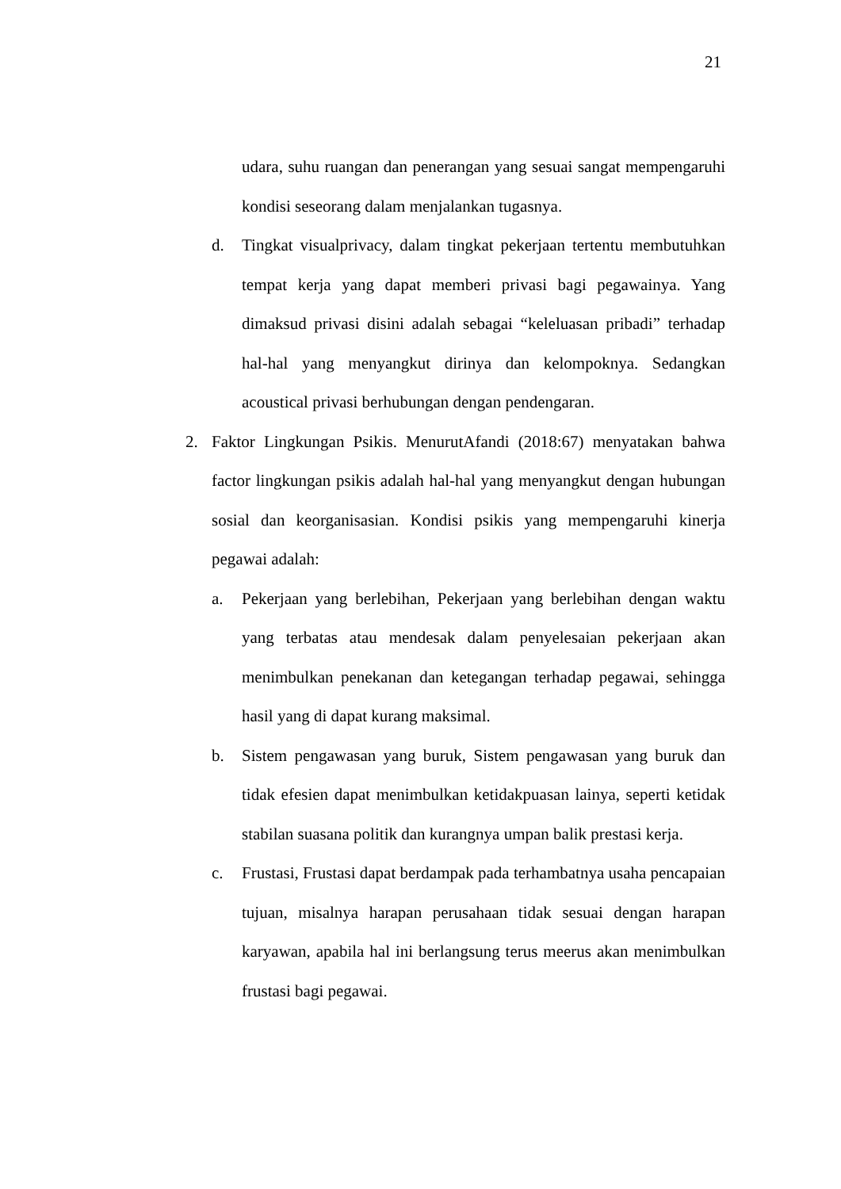21
udara, suhu ruangan dan penerangan yang sesuai sangat mempengaruhi kondisi seseorang dalam menjalankan tugasnya.
d. Tingkat visualprivacy, dalam tingkat pekerjaan tertentu membutuhkan tempat kerja yang dapat memberi privasi bagi pegawainya. Yang dimaksud privasi disini adalah sebagai “keleluasan pribadi” terhadap hal-hal yang menyangkut dirinya dan kelompoknya. Sedangkan acoustical privasi berhubungan dengan pendengaran.
2. Faktor Lingkungan Psikis. MenurutAfandi (2018:67) menyatakan bahwa factor lingkungan psikis adalah hal-hal yang menyangkut dengan hubungan sosial dan keorganisasian. Kondisi psikis yang mempengaruhi kinerja pegawai adalah:
a. Pekerjaan yang berlebihan, Pekerjaan yang berlebihan dengan waktu yang terbatas atau mendesak dalam penyelesaian pekerjaan akan menimbulkan penekanan dan ketegangan terhadap pegawai, sehingga hasil yang di dapat kurang maksimal.
b. Sistem pengawasan yang buruk, Sistem pengawasan yang buruk dan tidak efesien dapat menimbulkan ketidakpuasan lainya, seperti ketidak stabilan suasana politik dan kurangnya umpan balik prestasi kerja.
c. Frustasi, Frustasi dapat berdampak pada terhambatnya usaha pencapaian tujuan, misalnya harapan perusahaan tidak sesuai dengan harapan karyawan, apabila hal ini berlangsung terus meerus akan menimbulkan frustasi bagi pegawai.